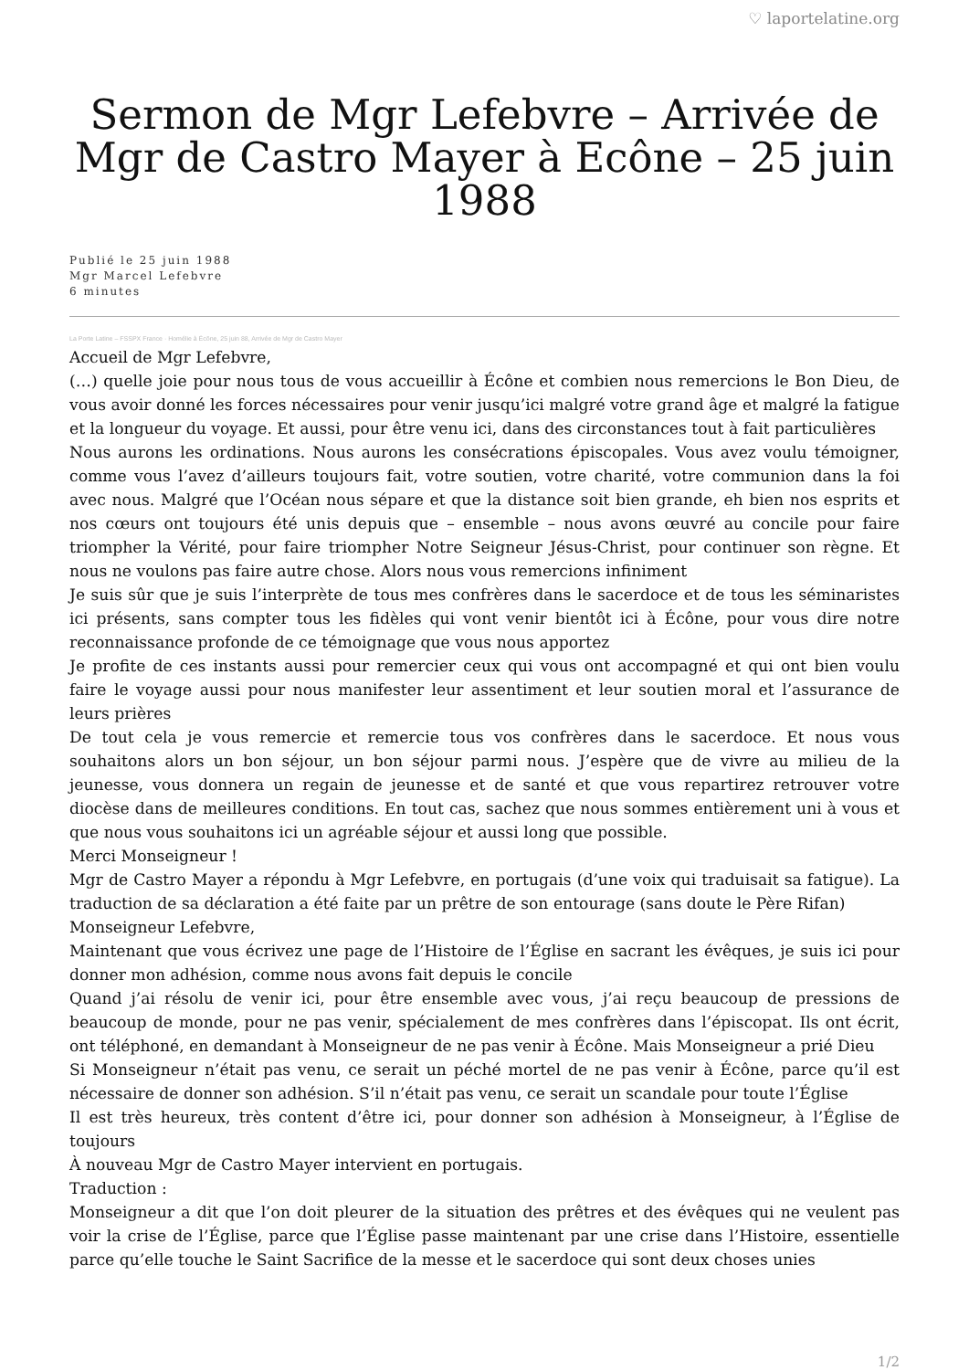♡ laportelatine.org
Sermon de Mgr Lefebvre – Arrivée de Mgr de Castro Mayer à Ecône – 25 juin 1988
Publié le 25 juin 1988
Mgr Marcel Lefebvre
6 minutes
La Porte Latine – FSSPX France · Homélie à Écône, 25 juin 88, Arrivée de Mgr de Castro Mayer
Accueil de Mgr Lefebvre,
(…) quelle joie pour nous tous de vous accueillir à Écône et combien nous remercions le Bon Dieu, de vous avoir donné les forces nécessaires pour venir jusqu’ici malgré votre grand âge et malgré la fatigue et la longueur du voyage. Et aussi, pour être venu ici, dans des circonstances tout à fait particulières
Nous aurons les ordinations. Nous aurons les consécrations épiscopales. Vous avez voulu témoigner, comme vous l’avez d’ailleurs toujours fait, votre soutien, votre charité, votre communion dans la foi avec nous. Malgré que l’Océan nous sépare et que la distance soit bien grande, eh bien nos esprits et nos cœurs ont toujours été unis depuis que – ensemble – nous avons œuvré au concile pour faire triompher la Vérité, pour faire triompher Notre Seigneur Jésus-Christ, pour continuer son règne. Et nous ne voulons pas faire autre chose. Alors nous vous remercions infiniment
Je suis sûr que je suis l’interprète de tous mes confrères dans le sacerdoce et de tous les séminaristes ici présents, sans compter tous les fidèles qui vont venir bientôt ici à Écône, pour vous dire notre reconnaissance profonde de ce témoignage que vous nous apportez
Je profite de ces instants aussi pour remercier ceux qui vous ont accompagné et qui ont bien voulu faire le voyage aussi pour nous manifester leur assentiment et leur soutien moral et l’assurance de leurs prières
De tout cela je vous remercie et remercie tous vos confrères dans le sacerdoce. Et nous vous souhaitons alors un bon séjour, un bon séjour parmi nous. J’espère que de vivre au milieu de la jeunesse, vous donnera un regain de jeunesse et de santé et que vous repartirez retrouver votre diocèse dans de meilleures conditions. En tout cas, sachez que nous sommes entièrement uni à vous et que nous vous souhaitons ici un agréable séjour et aussi long que possible.
Merci Monseigneur !
Mgr de Castro Mayer a répondu à Mgr Lefebvre, en portugais (d’une voix qui traduisait sa fatigue). La traduction de sa déclaration a été faite par un prêtre de son entourage (sans doute le Père Rifan)
Monseigneur Lefebvre,
Maintenant que vous écrivez une page de l’Histoire de l’Église en sacrant les évêques, je suis ici pour donner mon adhésion, comme nous avons fait depuis le concile
Quand j’ai résolu de venir ici, pour être ensemble avec vous, j’ai reçu beaucoup de pressions de beaucoup de monde, pour ne pas venir, spécialement de mes confrères dans l’épiscopat. Ils ont écrit, ont téléphoné, en demandant à Monseigneur de ne pas venir à Écône. Mais Monseigneur a prié Dieu
Si Monseigneur n’était pas venu, ce serait un péché mortel de ne pas venir à Écône, parce qu’il est nécessaire de donner son adhésion. S’il n’était pas venu, ce serait un scandale pour toute l’Église
Il est très heureux, très content d’être ici, pour donner son adhésion à Monseigneur, à l’Église de toujours
À nouveau Mgr de Castro Mayer intervient en portugais.
Traduction :
Monseigneur a dit que l’on doit pleurer de la situation des prêtres et des évêques qui ne veulent pas voir la crise de l’Église, parce que l’Église passe maintenant par une crise dans l’Histoire, essentielle parce qu’elle touche le Saint Sacrifice de la messe et le sacerdoce qui sont deux choses unies
1/2